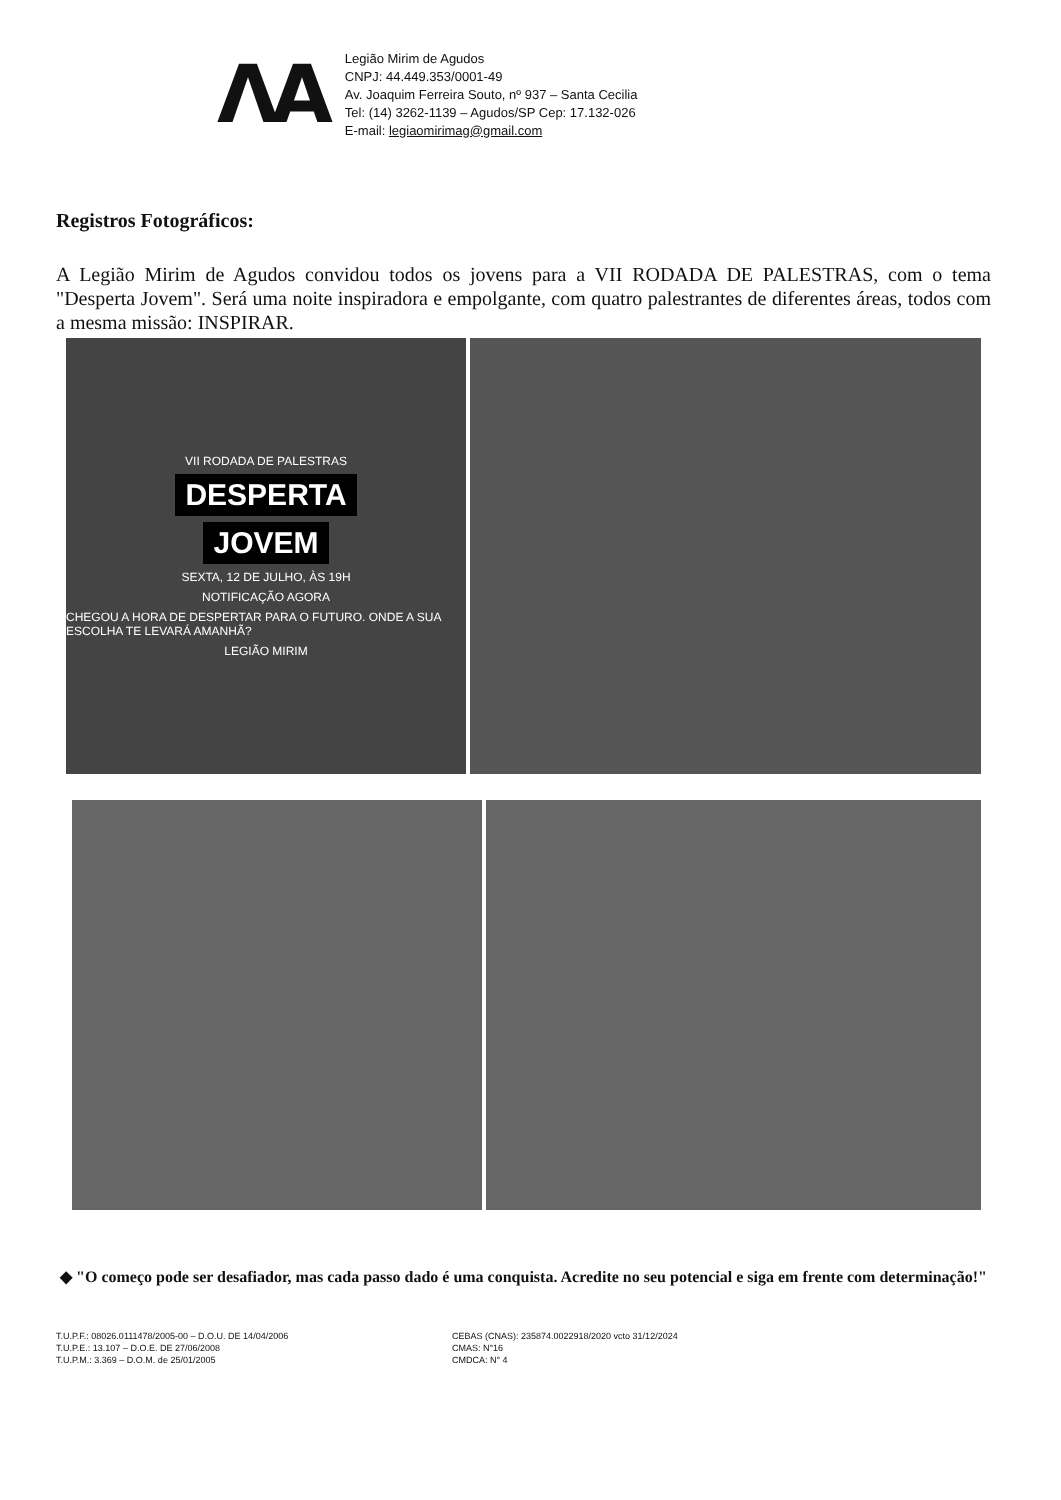ΛA
Legião Mirim de Agudos
CNPJ: 44.449.353/0001-49
Av. Joaquim Ferreira Souto, nº 937 – Santa Cecilia
Tel: (14) 3262-1139 – Agudos/SP Cep: 17.132-026
E-mail: legiaomirimag@gmail.com
Registros Fotográficos:
A Legião Mirim de Agudos convidou todos os jovens para a VII RODADA DE PALESTRAS, com o tema "Desperta Jovem". Será uma noite inspiradora e empolgante, com quatro palestrantes de diferentes áreas, todos com a mesma missão: INSPIRAR.
VII RODADA DE PALESTRAS
DESPERTA
JOVEM
SEXTA, 12 DE JULHO, ÀS 19H
NOTIFICAÇÃO AGORA
CHEGOU A HORA DE DESPERTAR PARA O FUTURO. ONDE A SUA ESCOLHA TE LEVARÁ AMANHÃ?
LEGIÃO MIRIM
◆ "O começo pode ser desafiador, mas cada passo dado é uma conquista. Acredite no seu potencial e siga em frente com determinação!"
T.U.P.F.: 08026.0111478/2005-00 – D.O.U. DE 14/04/2006
T.U.P.E.: 13.107 – D.O.E. DE 27/06/2008
T.U.P.M.: 3.369 – D.O.M. de 25/01/2005
CEBAS (CNAS): 235874.0022918/2020 vcto 31/12/2024
CMAS: N°16
CMDCA: N° 4